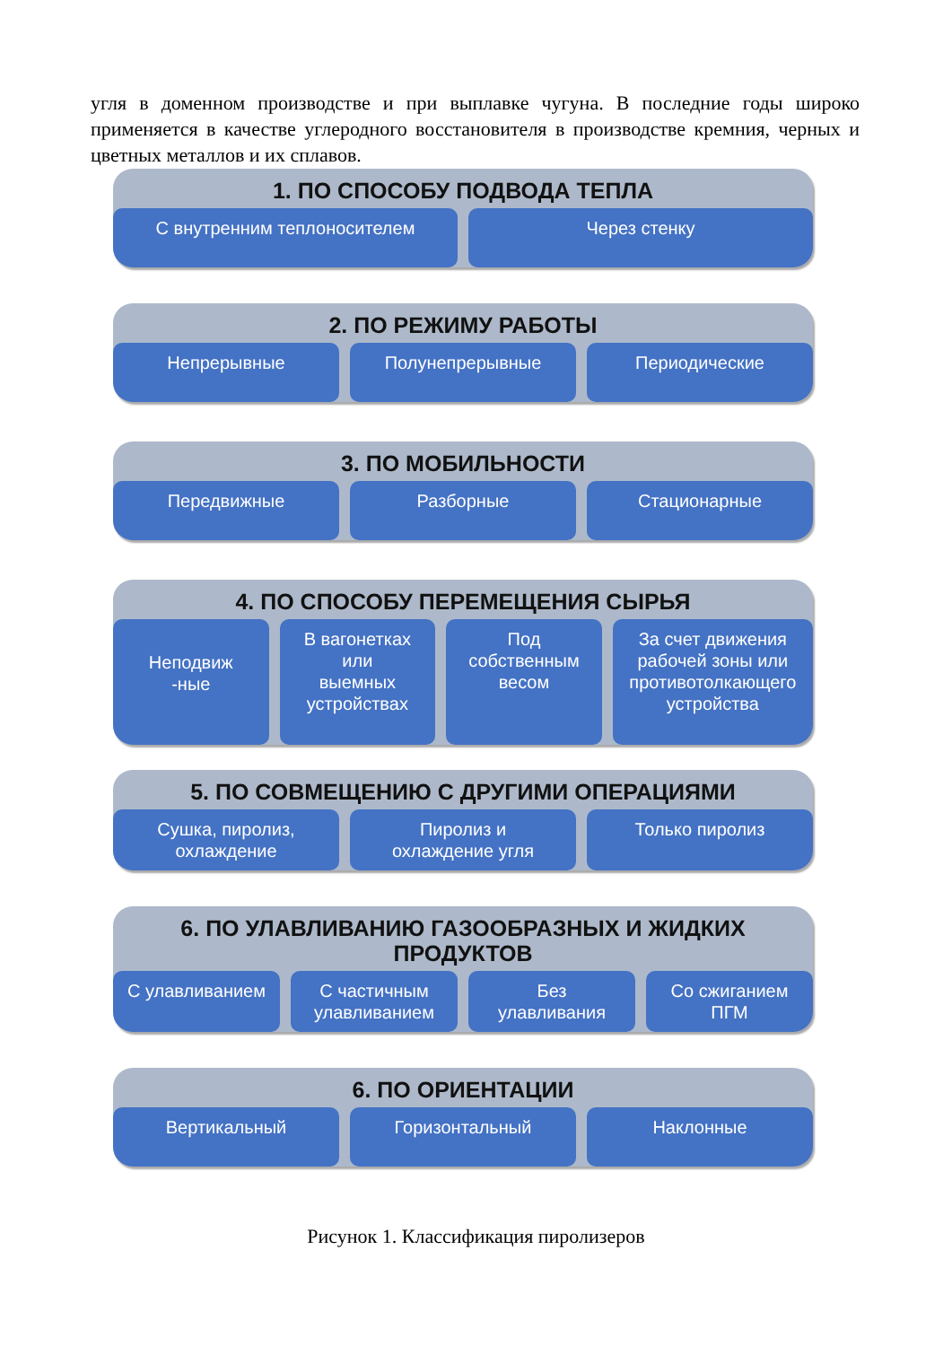угля в доменном производстве и при выплавке чугуна. В последние годы широко применяется в качестве углеродного восстановителя в производстве кремния, черных и цветных металлов и их сплавов.
1. ПО СПОСОБУ ПОДВОДА ТЕПЛА
С внутренним теплоносителем Через стенку
2. ПО РЕЖИМУ РАБОТЫ
Непрерывные Полунепрерывные Периодические
3. ПО МОБИЛЬНОСТИ
Передвижные Разборные Стационарные
4. ПО СПОСОБУ ПЕРЕМЕЩЕНИЯ СЫРЬЯ
Неподвиж
-ные
В вагонетках
или
выемных
устройствах
Под
собственным
весом
За счет движения рабочей зоны или противотолкающего устройства
5. ПО СОВМЕЩЕНИЮ С ДРУГИМИ ОПЕРАЦИЯМИ
Сушка, пиролиз,
охлаждение
Пиролиз и
охлаждение угля
Только пиролиз
6. ПО УЛАВЛИВАНИЮ ГАЗООБРАЗНЫХ И ЖИДКИХ
ПРОДУКТОВ
С улавливанием С частичным улавливанием Без
улавливания
Со сжиганием
ПГМ
6. ПО ОРИЕНТАЦИИ
Вертикальный Горизонтальный Наклонные
Рисунок 1. Классификация пиролизеров